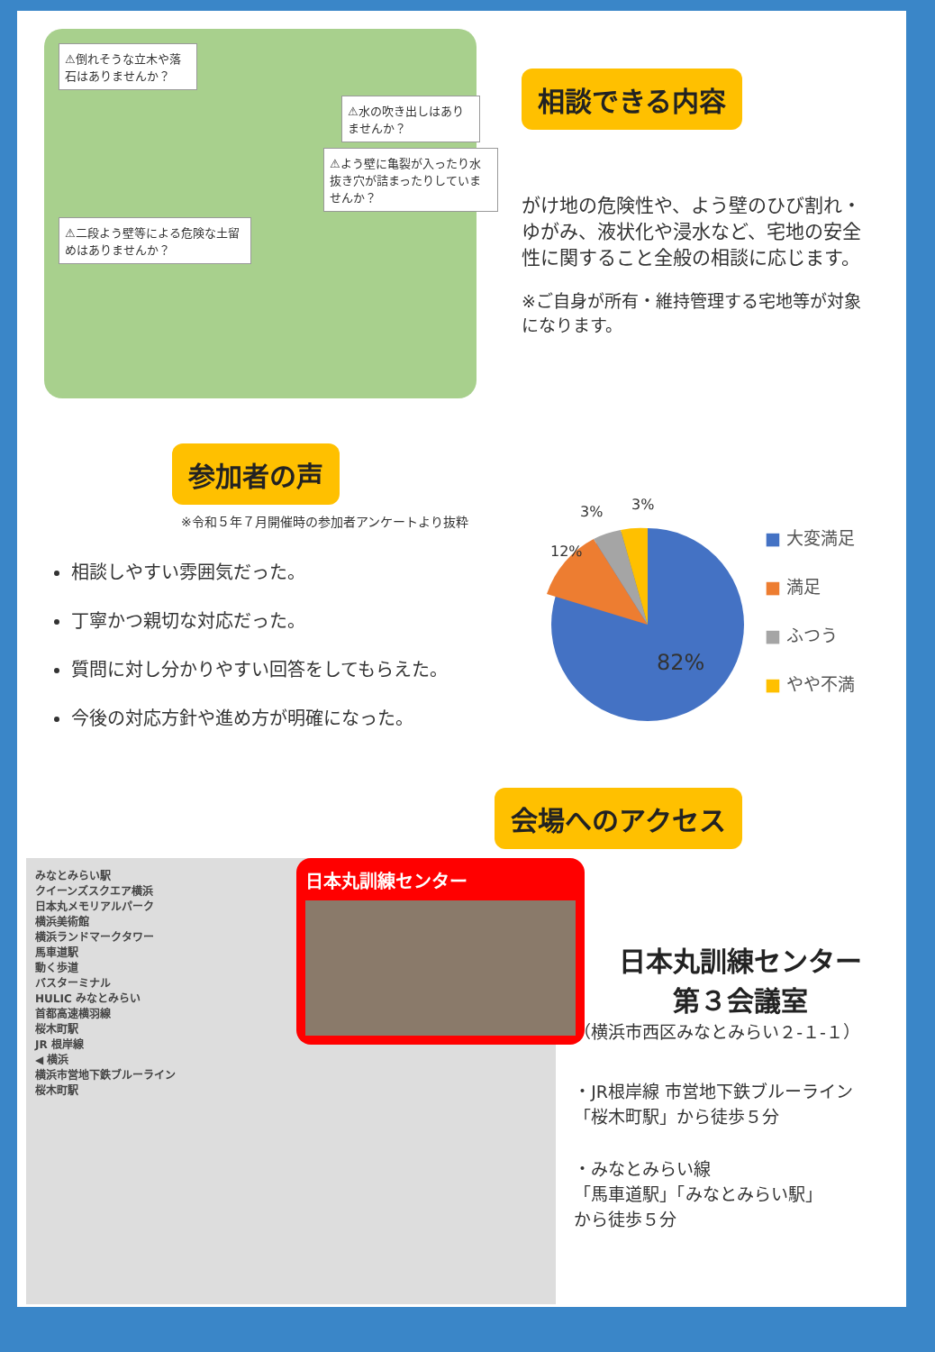⚠倒れそうな立木や落石はありませんか？
⚠水の吹き出しはありませんか？
⚠よう壁に亀裂が入ったり水抜き穴が詰まったりしていませんか？
⚠二段よう壁等による危険な土留めはありませんか？
相談できる内容
がけ地の危険性や、よう壁のひび割れ・ゆがみ、液状化や浸水など、宅地の安全性に関すること全般の相談に応じます。
※ご自身が所有・維持管理する宅地等が対象になります。
参加者の声
※令和５年７月開催時の参加者アンケートより抜粋
相談しやすい雰囲気だった。
丁寧かつ親切な対応だった。
質問に対し分かりやすい回答をしてもらえた。
今後の対応方針や進め方が明確になった。
82%
12%
3%
3%
■ 大変満足
■ 満足
■ ふつう
■ やや不満
会場へのアクセス
みなとみらい駅
クイーンズスクエア横浜
日本丸メモリアルパーク
日本丸訓練センター
横浜美術館
横浜ランドマークタワー
馬車道駅
動く歩道
バスターミナル
HULIC みなとみらい
首都高速横羽線
桜木町駅
JR 根岸線
◀ 横浜
横浜市営地下鉄ブルーライン
桜木町駅
日本丸訓練センター
第３会議室
（横浜市西区みなとみらい２-１-１）
・JR根岸線 市営地下鉄ブルーライン
「桜木町駅」から徒歩５分
・みなとみらい線
「馬車道駅」「みなとみらい駅」
から徒歩５分